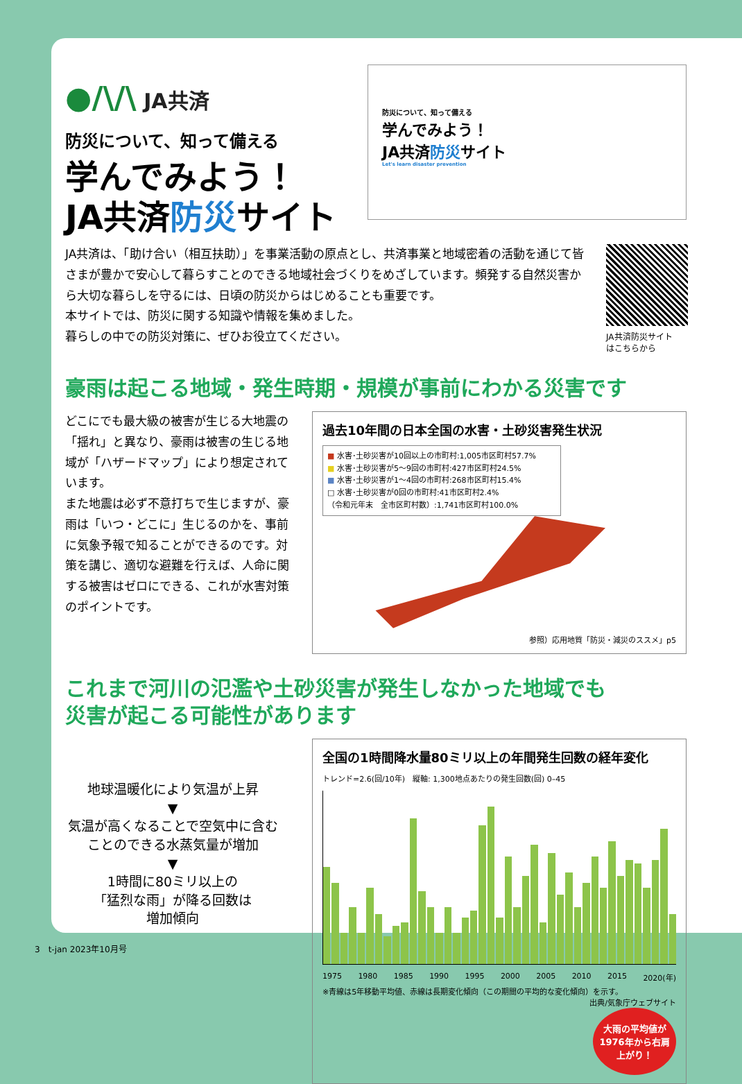●/\/\ JA共済
防災について、知って備える
学んでみよう！
JA共済防災サイト
防災について、知って備える
学んでみよう！
JA共済防災サイト
Let's learn disaster prevention
JA共済は、「助け合い（相互扶助）」を事業活動の原点とし、共済事業と地域密着の活動を通じて皆さまが豊かで安心して暮らすことのできる地域社会づくりをめざしています。頻発する自然災害から大切な暮らしを守るには、日頃の防災からはじめることも重要です。
本サイトでは、防災に関する知識や情報を集めました。
暮らしの中での防災対策に、ぜひお役立てください。
JA共済防災サイト
はこちらから
豪雨は起こる地域・発生時期・規模が事前にわかる災害です
どこにでも最大級の被害が生じる大地震の「揺れ」と異なり、豪雨は被害の生じる地域が「ハザードマップ」により想定されています。
また地震は必ず不意打ちで生じますが、豪雨は「いつ・どこに」生じるのかを、事前に気象予報で知ることができるのです。対策を講じ、適切な避難を行えば、人命に関する被害はゼロにできる、これが水害対策のポイントです。
過去10年間の日本全国の水害・土砂災害発生状況
■ 水害･土砂災害が10回以上の市町村:1,005市区町村57.7%
■ 水害･土砂災害が5～9回の市町村:427市区町村24.5%
■ 水害･土砂災害が1～4回の市町村:268市区町村15.4%
□ 水害･土砂災害が0回の市町村:41市区町村2.4%
（令和元年末　全市区町村数）:1,741市区町村100.0%
参照）応用地質「防災・減災のススメ」p5
これまで河川の氾濫や土砂災害が発生しなかった地域でも
災害が起こる可能性があります
地球温暖化により気温が上昇
▼
気温が高くなることで空気中に含むことのできる水蒸気量が増加
▼
1時間に80ミリ以上の
「猛烈な雨」が降る回数は
増加傾向
全国の1時間降水量80ミリ以上の年間発生回数の経年変化
トレンド=2.6(回/10年)　縦軸: 1,300地点あたりの発生回数(回) 0–45
1975 1980 1985 1990 1995 2000 2005 2010 2015 2020(年)
※青線は5年移動平均値、赤線は長期変化傾向（この期間の平均的な変化傾向）を示す。
出典/気象庁ウェブサイト
大雨の平均値が1976年から右肩上がり！
3　t-jan 2023年10月号